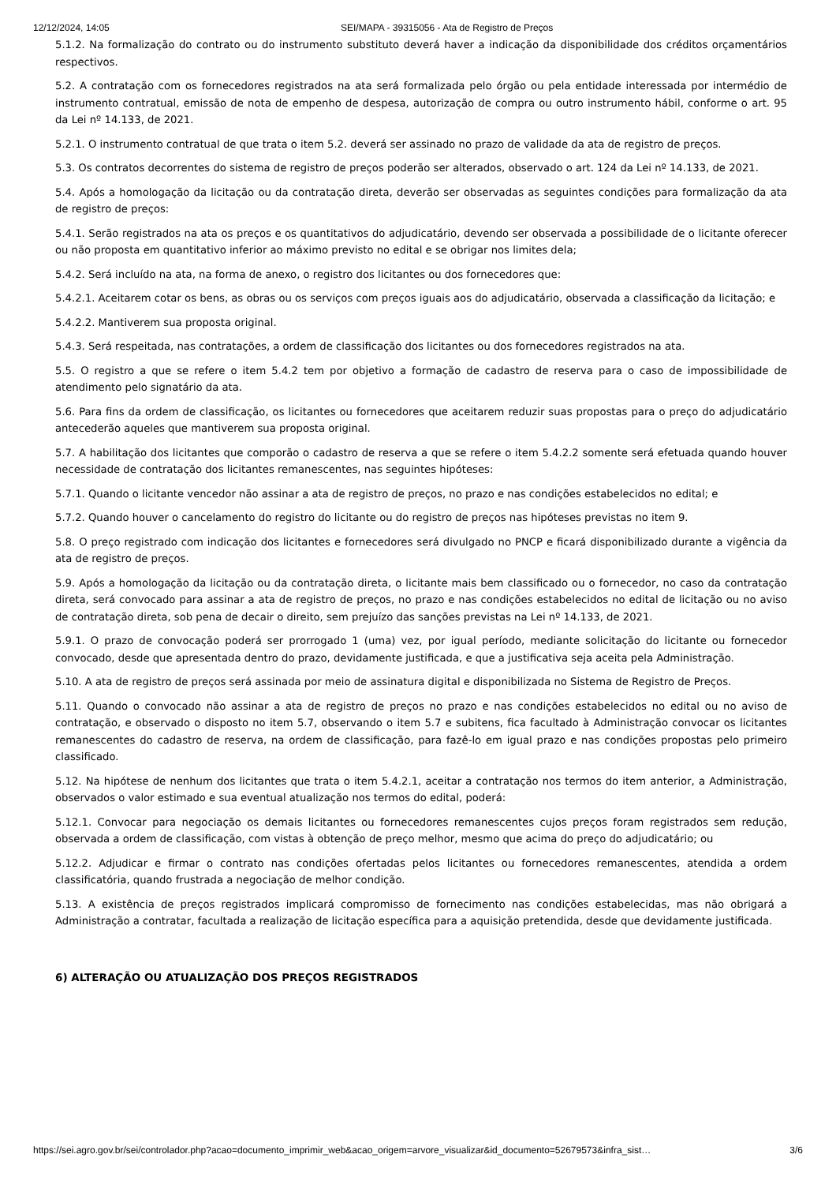12/12/2024, 14:05 SEI/MAPA - 39315056 - Ata de Registro de Preços
5.1.2. Na formalização do contrato ou do instrumento substituto deverá haver a indicação da disponibilidade dos créditos orçamentários respectivos.
5.2. A contratação com os fornecedores registrados na ata será formalizada pelo órgão ou pela entidade interessada por intermédio de instrumento contratual, emissão de nota de empenho de despesa, autorização de compra ou outro instrumento hábil, conforme o art. 95 da Lei nº 14.133, de 2021.
5.2.1. O instrumento contratual de que trata o item 5.2. deverá ser assinado no prazo de validade da ata de registro de preços.
5.3. Os contratos decorrentes do sistema de registro de preços poderão ser alterados, observado o art. 124 da Lei nº 14.133, de 2021.
5.4. Após a homologação da licitação ou da contratação direta, deverão ser observadas as seguintes condições para formalização da ata de registro de preços:
5.4.1. Serão registrados na ata os preços e os quantitativos do adjudicatário, devendo ser observada a possibilidade de o licitante oferecer ou não proposta em quantitativo inferior ao máximo previsto no edital e se obrigar nos limites dela;
5.4.2. Será incluído na ata, na forma de anexo, o registro dos licitantes ou dos fornecedores que:
5.4.2.1. Aceitarem cotar os bens, as obras ou os serviços com preços iguais aos do adjudicatário, observada a classificação da licitação; e
5.4.2.2. Mantiverem sua proposta original.
5.4.3. Será respeitada, nas contratações, a ordem de classificação dos licitantes ou dos fornecedores registrados na ata.
5.5. O registro a que se refere o item 5.4.2 tem por objetivo a formação de cadastro de reserva para o caso de impossibilidade de atendimento pelo signatário da ata.
5.6. Para fins da ordem de classificação, os licitantes ou fornecedores que aceitarem reduzir suas propostas para o preço do adjudicatário antecederão aqueles que mantiverem sua proposta original.
5.7. A habilitação dos licitantes que comporão o cadastro de reserva a que se refere o item 5.4.2.2 somente será efetuada quando houver necessidade de contratação dos licitantes remanescentes, nas seguintes hipóteses:
5.7.1. Quando o licitante vencedor não assinar a ata de registro de preços, no prazo e nas condições estabelecidos no edital; e
5.7.2. Quando houver o cancelamento do registro do licitante ou do registro de preços nas hipóteses previstas no item 9.
5.8. O preço registrado com indicação dos licitantes e fornecedores será divulgado no PNCP e ficará disponibilizado durante a vigência da ata de registro de preços.
5.9. Após a homologação da licitação ou da contratação direta, o licitante mais bem classificado ou o fornecedor, no caso da contratação direta, será convocado para assinar a ata de registro de preços, no prazo e nas condições estabelecidos no edital de licitação ou no aviso de contratação direta, sob pena de decair o direito, sem prejuízo das sanções previstas na Lei nº 14.133, de 2021.
5.9.1. O prazo de convocação poderá ser prorrogado 1 (uma) vez, por igual período, mediante solicitação do licitante ou fornecedor convocado, desde que apresentada dentro do prazo, devidamente justificada, e que a justificativa seja aceita pela Administração.
5.10. A ata de registro de preços será assinada por meio de assinatura digital e disponibilizada no Sistema de Registro de Preços.
5.11. Quando o convocado não assinar a ata de registro de preços no prazo e nas condições estabelecidos no edital ou no aviso de contratação, e observado o disposto no item 5.7, observando o item 5.7 e subitens, fica facultado à Administração convocar os licitantes remanescentes do cadastro de reserva, na ordem de classificação, para fazê-lo em igual prazo e nas condições propostas pelo primeiro classificado.
5.12. Na hipótese de nenhum dos licitantes que trata o item 5.4.2.1, aceitar a contratação nos termos do item anterior, a Administração, observados o valor estimado e sua eventual atualização nos termos do edital, poderá:
5.12.1. Convocar para negociação os demais licitantes ou fornecedores remanescentes cujos preços foram registrados sem redução, observada a ordem de classificação, com vistas à obtenção de preço melhor, mesmo que acima do preço do adjudicatário; ou
5.12.2. Adjudicar e firmar o contrato nas condições ofertadas pelos licitantes ou fornecedores remanescentes, atendida a ordem classificatória, quando frustrada a negociação de melhor condição.
5.13. A existência de preços registrados implicará compromisso de fornecimento nas condições estabelecidas, mas não obrigará a Administração a contratar, facultada a realização de licitação específica para a aquisição pretendida, desde que devidamente justificada.
6) ALTERAÇÃO OU ATUALIZAÇÃO DOS PREÇOS REGISTRADOS
https://sei.agro.gov.br/sei/controlador.php?acao=documento_imprimir_web&acao_origem=arvore_visualizar&id_documento=52679573&infra_sist…
3/6